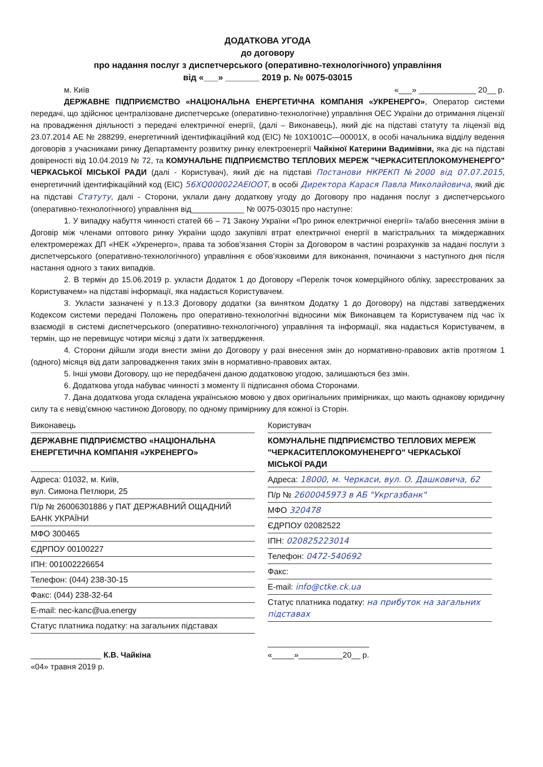ДОДАТКОВА УГОДА
до договору
про надання послуг з диспетчерського (оперативно-технологічного) управління
від «___» _______ 2019 р. № 0075-03015
м. Київ «___» _____________ 20__ р.
ДЕРЖАВНЕ ПІДПРИЄМСТВО «НАЦІОНАЛЬНА ЕНЕРГЕТИЧНА КОМПАНІЯ «УКРЕНЕРГО», Оператор системи передачі, що здійснює централізоване диспетчерське (оперативно-технологічне) управління ОЕС України до отримання ліцензії на провадження діяльності з передачі електричної енергії, (далі – Виконавець), який діє на підставі статуту та ліцензії від 23.07.2014 АЕ № 288299, енергетичний ідентифікаційний код (EIC) № 10X1001C—00001X, в особі начальника відділу ведення договорів з учасниками ринку Департаменту розвитку ринку електроенергії Чайкіної Катерини Вадимівни, яка діє на підставі довіреності від 10.04.2019 № 72, та КОМУНАЛЬНЕ ПІДПРИЄМСТВО ТЕПЛОВИХ МЕРЕЖ "ЧЕРКАСИТЕПЛОКОМУНЕНЕРГО" ЧЕРКАСЬКОЇ МІСЬКОЇ РАДИ (далі - Користувач), який діє на підставі Постанови НКРЕКП №2000 від 07.07.2015, енергетичний ідентифікаційний код (EIC) 56XQ000022AEIOOT, в особі Директора Карася Павла Миколайовича, який діє на підставі Статуту, далі - Сторони, уклали дану додаткову угоду до Договору про надання послуг з диспетчерського (оперативно-технологічного) управління від____________ № 0075-03015 про наступне:
1. У випадку набуття чинності статей 66 – 71 Закону України «Про ринок електричної енергії» та/або внесення зміни в Договір між членами оптового ринку України щодо закупівлі втрат електричної енергії в магістральних та міждержавних електромережах ДП «НЕК «Укренерго», права та зобов’язання Сторін за Договором в частині розрахунків за надані послуги з диспетчерського (оперативно-технологічного) управління є обов’язковими для виконання, починаючи з наступного дня після настання одного з таких випадків.
2. В термін до 15.06.2019 р. укласти Додаток 1 до Договору «Перелік точок комерційного обліку, зареєстрованих за Користувачем» на підставі інформації, яка надається Користувачем.
3. Укласти зазначені у п.13.3 Договору додатки (за винятком Додатку 1 до Договору) на підставі затверджених Кодексом системи передачі Положень про оперативно-технологічні відносини між Виконавцем та Користувачем під час їх взаємодії в системі диспетчерського (оперативно-технологічного) управління та інформації, яка надається Користувачем, в термін, що не перевищує чотири місяці з дати їх затвердження.
4. Сторони дійшли згоди внести зміни до Договору у разі внесення змін до нормативно-правових актів протягом 1 (одного) місяця від дати запровадження таких змін в нормативно-правових актах.
5. Інші умови Договору, що не передбачені даною додатковою угодою, залишаються без змін.
6. Додаткова угода набуває чинності з моменту її підписання обома Сторонами.
7. Дана додаткова угода складена українською мовою у двох оригінальних примірниках, що мають однакову юридичну силу та є невід’ємною частиною Договору, по одному примірнику для кожної із Сторін.
| Виконавець ДЕРЖАВНЕ ПІДПРИЄМСТВО «НАЦІОНАЛЬНА ЕНЕРГЕТИЧНА КОМПАНІЯ «УКРЕНЕРГО» Адреса: 01032, м. Київ, вул. Симона Петлюри, 25 П/р № 26006301886 у ПАТ ДЕРЖАВНИЙ ОЩАДНИЙ БАНК УКРАЇНИ МФО 300465 ЄДРПОУ 00100227 ІПН: 001002226654 Телефон: (044) 238-30-15 Факс: (044) 238-32-64 E-mail: nec-kanc@ua.energy Статус платника податку: на загальних підставах ________________ К.В. Чайкіна «04» травня 2019 р. | Користувач КОМУНАЛЬНЕ ПІДПРИЄМСТВО ТЕПЛОВИХ МЕРЕЖ "ЧЕРКАСИТЕПЛОКОМУНЕНЕРГО" ЧЕРКАСЬКОЇ МІСЬКОЇ РАДИ Адреса: 18000, м. Черкаси, вул. О. Дашковича, 62 П/р № 2600045973 в АБ "Укргазбанк" МФО 320478 ЄДРПОУ 02082522 ІПН: 020825223014 Телефон: 0472-540692 Факс: E-mail: info@ctke.ck.ua Статус платника податку: на прибуток на загальних підставах _______________________ «_____»__________20__ р. |